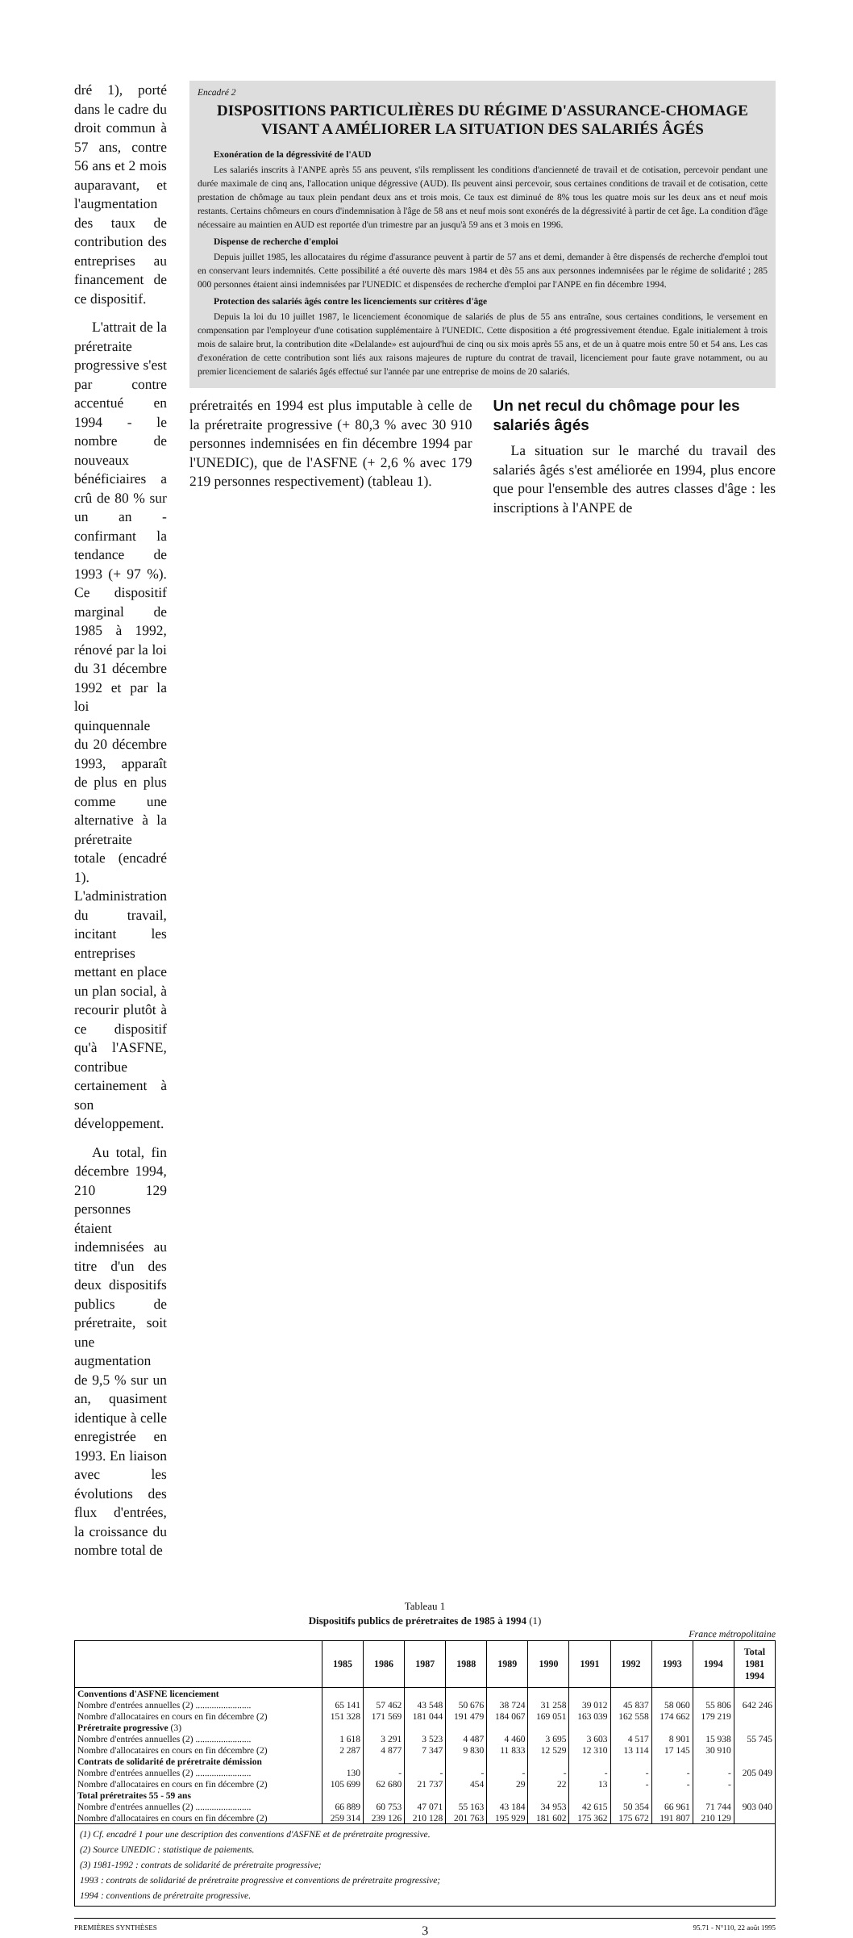dré 1), porté dans le cadre du droit commun à 57 ans, contre 56 ans et 2 mois auparavant, et l'augmentation des taux de contribution des entreprises au financement de ce dispositif.
L'attrait de la préretraite progressive s'est par contre accentué en 1994 - le nombre de nouveaux bénéficiaires a crû de 80 % sur un an - confirmant la tendance de 1993 (+ 97 %). Ce dispositif marginal de 1985 à 1992, rénové par la loi du 31 décembre 1992 et par la loi quinquennale du 20 décembre 1993, apparaît de plus en plus comme une alternative à la préretraite totale (encadré 1). L'administration du travail, incitant les entreprises mettant en place un plan social, à recourir plutôt à ce dispositif qu'à l'ASFNE, contribue certainement à son développement.
Au total, fin décembre 1994, 210 129 personnes étaient indemnisées au titre d'un des deux dispositifs publics de préretraite, soit une augmentation de 9,5 % sur un an, quasiment identique à celle enregistrée en 1993. En liaison avec les évolutions des flux d'entrées, la croissance du nombre total de
Encadré 2
DISPOSITIONS PARTICULIÈRES DU RÉGIME D'ASSURANCE-CHOMAGE VISANT A AMÉLIORER LA SITUATION DES SALARIÉS ÂGÉS
Exonération de la dégressivité de l'AUD
Les salariés inscrits à l'ANPE après 55 ans peuvent, s'ils remplissent les conditions d'ancienneté de travail et de cotisation, percevoir pendant une durée maximale de cinq ans, l'allocation unique dégressive (AUD). Ils peuvent ainsi percevoir, sous certaines conditions de travail et de cotisation, cette prestation de chômage au taux plein pendant deux ans et trois mois. Ce taux est diminué de 8% tous les quatre mois sur les deux ans et neuf mois restants. Certains chômeurs en cours d'indemnisation à l'âge de 58 ans et neuf mois sont exonérés de la dégressivité à partir de cet âge. La condition d'âge nécessaire au maintien en AUD est reportée d'un trimestre par an jusqu'à 59 ans et 3 mois en 1996.
Dispense de recherche d'emploi
Depuis juillet 1985, les allocataires du régime d'assurance peuvent à partir de 57 ans et demi, demander à être dispensés de recherche d'emploi tout en conservant leurs indemnités. Cette possibilité a été ouverte dès mars 1984 et dès 55 ans aux personnes indemnisées par le régime de solidarité ; 285 000 personnes étaient ainsi indemnisées par l'UNEDIC et dispensées de recherche d'emploi par l'ANPE en fin décembre 1994.
Protection des salariés âgés contre les licenciements sur critères d'âge
Depuis la loi du 10 juillet 1987, le licenciement économique de salariés de plus de 55 ans entraîne, sous certaines conditions, le versement en compensation par l'employeur d'une cotisation supplémentaire à l'UNEDIC. Cette disposition a été progressivement étendue. Egale initialement à trois mois de salaire brut, la contribution dite «Delalande» est aujourd'hui de cinq ou six mois après 55 ans, et de un à quatre mois entre 50 et 54 ans. Les cas d'exonération de cette contribution sont liés aux raisons majeures de rupture du contrat de travail, licenciement pour faute grave notamment, ou au premier licenciement de salariés âgés effectué sur l'année par une entreprise de moins de 20 salariés.
préretraités en 1994 est plus imputable à celle de la préretraite progressive (+ 80,3 % avec 30 910 personnes indemnisées en fin décembre 1994 par l'UNEDIC), que de l'ASFNE (+ 2,6 % avec 179 219 personnes respectivement) (tableau 1).
Un net recul du chômage pour les salariés âgés
La situation sur le marché du travail des salariés âgés s'est améliorée en 1994, plus encore que pour l'ensemble des autres classes d'âge : les inscriptions à l'ANPE de
Tableau 1
Dispositifs publics de préretraites de 1985 à 1994 (1)
France métropolitaine
| | 1985 | 1986 | 1987 | 1988 | 1989 | 1990 | 1991 | 1992 | 1993 | 1994 | Total 1981 1994 |
| --- | --- | --- | --- | --- | --- | --- | --- | --- | --- | --- | --- |
| Conventions d'ASFNE licenciement | | | | | | | | | | | |
| Nombre d'entrées annuelles (2) ........................ | 65 141 | 57 462 | 43 548 | 50 676 | 38 724 | 31 258 | 39 012 | 45 837 | 58 060 | 55 806 | 642 246 |
| Nombre d'allocataires en cours en fin décembre (2) | 151 328 | 171 569 | 181 044 | 191 479 | 184 067 | 169 051 | 163 039 | 162 558 | 174 662 | 179 219 | |
| Préretraite progressive (3) | | | | | | | | | | | |
| Nombre d'entrées annuelles (2) ........................ | 1 618 | 3 291 | 3 523 | 4 487 | 4 460 | 3 695 | 3 603 | 4 517 | 8 901 | 15 938 | 55 745 |
| Nombre d'allocataires en cours en fin décembre (2) | 2 287 | 4 877 | 7 347 | 9 830 | 11 833 | 12 529 | 12 310 | 13 114 | 17 145 | 30 910 | |
| Contrats de solidarité de préretraite démission | | | | | | | | | | | |
| Nombre d'entrées annuelles (2) ........................ | 130 | - | - | - | - | - | - | - | - | - | 205 049 |
| Nombre d'allocataires en cours en fin décembre (2) | 105 699 | 62 680 | 21 737 | 454 | 29 | 22 | 13 | - | - | - | |
| Total préretraites 55 - 59 ans | | | | | | | | | | | |
| Nombre d'entrées annuelles (2) ........................ | 66 889 | 60 753 | 47 071 | 55 163 | 43 184 | 34 953 | 42 615 | 50 354 | 66 961 | 71 744 | 903 040 |
| Nombre d'allocataires en cours en fin décembre (2) | 259 314 | 239 126 | 210 128 | 201 763 | 195 929 | 181 602 | 175 362 | 175 672 | 191 807 | 210 129 | |
(1) Cf. encadré 1 pour une description des conventions d'ASFNE et de préretraite progressive.
(2) Source UNEDIC : statistique de paiements.
(3) 1981-1992 : contrats de solidarité de préretraite progressive;
1993 : contrats de solidarité de préretraite progressive et conventions de préretraite progressive;
1994 : conventions de préretraite progressive.
PREMIÈRES SYNTHÈSES 3 95.71 - N°110, 22 août 1995